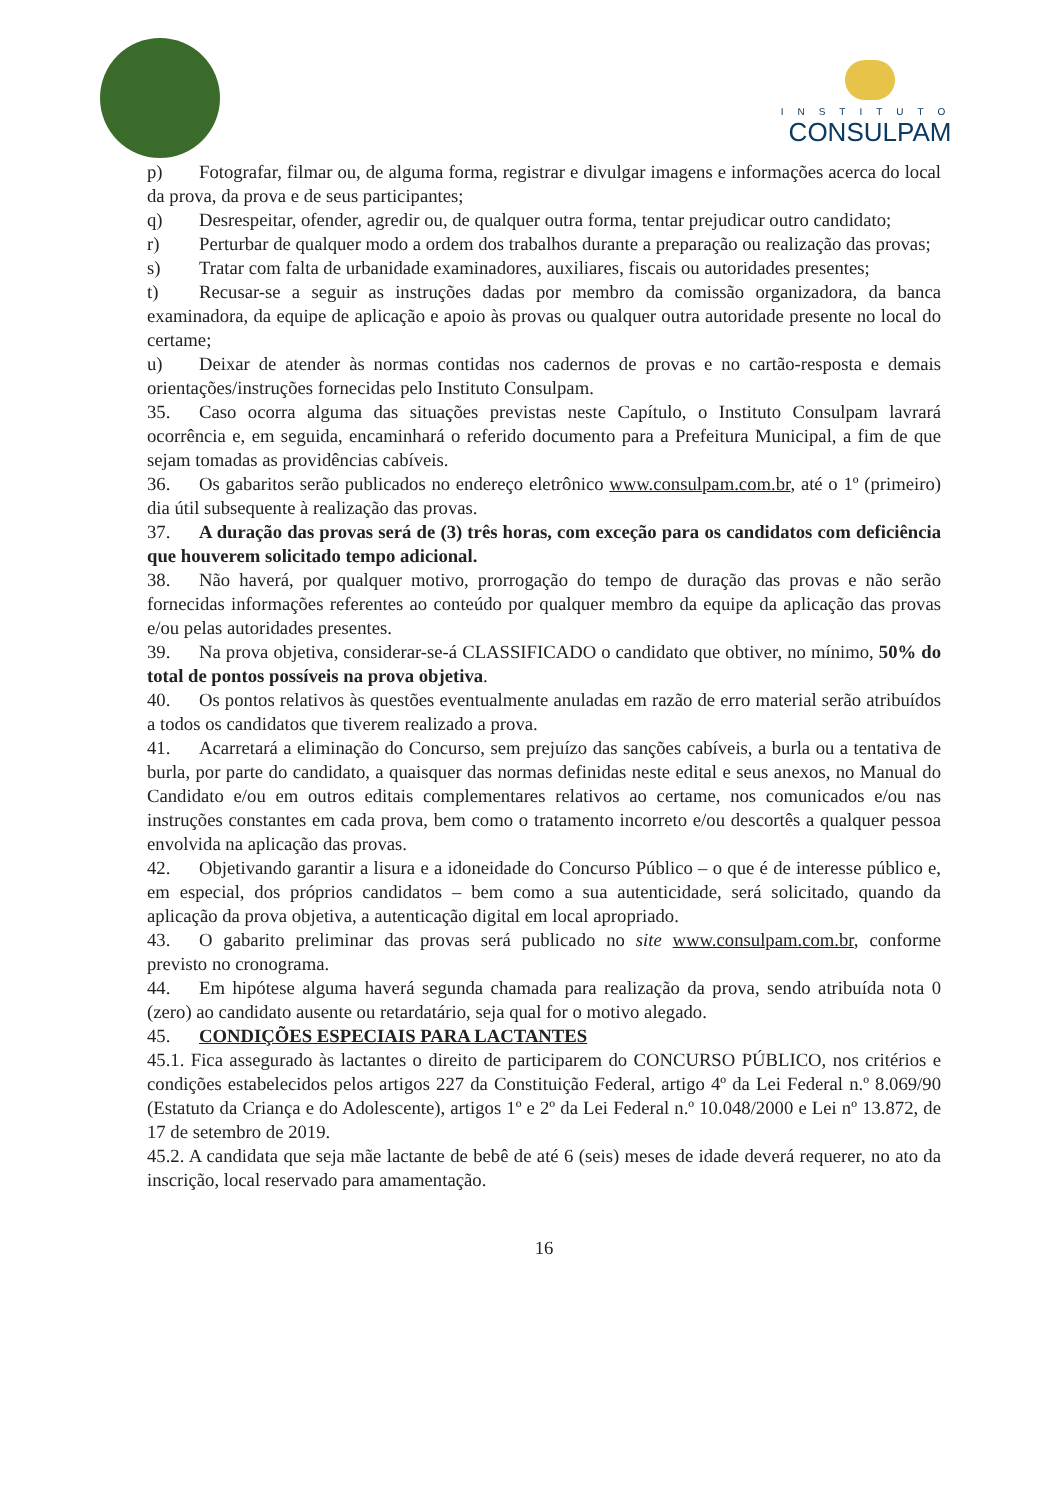INSTITUTO
CONSULPAM
p) Fotografar, filmar ou, de alguma forma, registrar e divulgar imagens e informações acerca do local da prova, da prova e de seus participantes;
q) Desrespeitar, ofender, agredir ou, de qualquer outra forma, tentar prejudicar outro candidato;
r) Perturbar de qualquer modo a ordem dos trabalhos durante a preparação ou realização das provas;
s) Tratar com falta de urbanidade examinadores, auxiliares, fiscais ou autoridades presentes;
t) Recusar-se a seguir as instruções dadas por membro da comissão organizadora, da banca examinadora, da equipe de aplicação e apoio às provas ou qualquer outra autoridade presente no local do certame;
u) Deixar de atender às normas contidas nos cadernos de provas e no cartão-resposta e demais orientações/instruções fornecidas pelo Instituto Consulpam.
35. Caso ocorra alguma das situações previstas neste Capítulo, o Instituto Consulpam lavrará ocorrência e, em seguida, encaminhará o referido documento para a Prefeitura Municipal, a fim de que sejam tomadas as providências cabíveis.
36. Os gabaritos serão publicados no endereço eletrônico www.consulpam.com.br, até o 1º (primeiro) dia útil subsequente à realização das provas.
37. A duração das provas será de (3) três horas, com exceção para os candidatos com deficiência que houverem solicitado tempo adicional.
38. Não haverá, por qualquer motivo, prorrogação do tempo de duração das provas e não serão fornecidas informações referentes ao conteúdo por qualquer membro da equipe da aplicação das provas e/ou pelas autoridades presentes.
39. Na prova objetiva, considerar-se-á CLASSIFICADO o candidato que obtiver, no mínimo, 50% do total de pontos possíveis na prova objetiva.
40. Os pontos relativos às questões eventualmente anuladas em razão de erro material serão atribuídos a todos os candidatos que tiverem realizado a prova.
41. Acarretará a eliminação do Concurso, sem prejuízo das sanções cabíveis, a burla ou a tentativa de burla, por parte do candidato, a quaisquer das normas definidas neste edital e seus anexos, no Manual do Candidato e/ou em outros editais complementares relativos ao certame, nos comunicados e/ou nas instruções constantes em cada prova, bem como o tratamento incorreto e/ou descortês a qualquer pessoa envolvida na aplicação das provas.
42. Objetivando garantir a lisura e a idoneidade do Concurso Público – o que é de interesse público e, em especial, dos próprios candidatos – bem como a sua autenticidade, será solicitado, quando da aplicação da prova objetiva, a autenticação digital em local apropriado.
43. O gabarito preliminar das provas será publicado no site www.consulpam.com.br, conforme previsto no cronograma.
44. Em hipótese alguma haverá segunda chamada para realização da prova, sendo atribuída nota 0 (zero) ao candidato ausente ou retardatário, seja qual for o motivo alegado.
45. CONDIÇÕES ESPECIAIS PARA LACTANTES
45.1. Fica assegurado às lactantes o direito de participarem do CONCURSO PÚBLICO, nos critérios e condições estabelecidos pelos artigos 227 da Constituição Federal, artigo 4º da Lei Federal n.º 8.069/90 (Estatuto da Criança e do Adolescente), artigos 1º e 2º da Lei Federal n.º 10.048/2000 e Lei nº 13.872, de 17 de setembro de 2019.
45.2. A candidata que seja mãe lactante de bebê de até 6 (seis) meses de idade deverá requerer, no ato da inscrição, local reservado para amamentação.
16